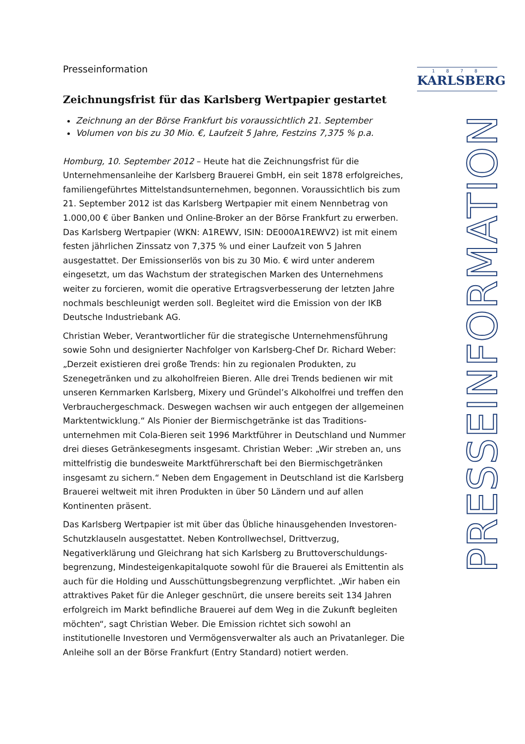1 8 7 8
KARLSBERG
PRESSEINFORMATION
Presseinformation
Zeichnungsfrist für das Karlsberg Wertpapier gestartet
Zeichnung an der Börse Frankfurt bis voraussichtlich 21. September
Volumen von bis zu 30 Mio. €, Laufzeit 5 Jahre, Festzins 7,375 % p.a.
Homburg, 10. September 2012 – Heute hat die Zeichnungsfrist für die Unternehmensanleihe der Karlsberg Brauerei GmbH, ein seit 1878 erfolgreiches, familiengeführtes Mittelstandsunternehmen, begonnen. Voraussichtlich bis zum 21. September 2012 ist das Karlsberg Wertpapier mit einem Nennbetrag von 1.000,00 € über Banken und Online-Broker an der Börse Frankfurt zu erwerben. Das Karlsberg Wertpapier (WKN: A1REWV, ISIN: DE000A1REWV2) ist mit einem festen jährlichen Zinssatz von 7,375 % und einer Laufzeit von 5 Jahren ausgestattet. Der Emissionserlös von bis zu 30 Mio. € wird unter anderem eingesetzt, um das Wachstum der strategischen Marken des Unternehmens weiter zu forcieren, womit die operative Ertragsverbesserung der letzten Jahre nochmals beschleunigt werden soll. Begleitet wird die Emission von der IKB Deutsche Industriebank AG.
Christian Weber, Verantwortlicher für die strategische Unternehmensführung sowie Sohn und designierter Nachfolger von Karlsberg-Chef Dr. Richard Weber: „Derzeit existieren drei große Trends: hin zu regionalen Produkten, zu Szenegetränken und zu alkoholfreien Bieren. Alle drei Trends bedienen wir mit unseren Kernmarken Karlsberg, Mixery und Gründel’s Alkoholfrei und treffen den Verbrauchergeschmack. Deswegen wachsen wir auch entgegen der allgemeinen Marktentwicklung.“ Als Pionier der Biermischgetränke ist das Traditions-unternehmen mit Cola-Bieren seit 1996 Marktführer in Deutschland und Nummer drei dieses Getränkesegments insgesamt. Christian Weber: „Wir streben an, uns mittelfristig die bundesweite Marktführerschaft bei den Biermischgetränken insgesamt zu sichern.“ Neben dem Engagement in Deutschland ist die Karlsberg Brauerei weltweit mit ihren Produkten in über 50 Ländern und auf allen Kontinenten präsent.
Das Karlsberg Wertpapier ist mit über das Übliche hinausgehenden Investoren-Schutzklauseln ausgestattet. Neben Kontrollwechsel, Drittverzug, Negativerklärung und Gleichrang hat sich Karlsberg zu Bruttoverschuldungs-begrenzung, Mindesteigenkapitalquote sowohl für die Brauerei als Emittentin als auch für die Holding und Ausschüttungsbegrenzung verpflichtet. „Wir haben ein attraktives Paket für die Anleger geschnürt, die unsere bereits seit 134 Jahren erfolgreich im Markt befindliche Brauerei auf dem Weg in die Zukunft begleiten möchten“, sagt Christian Weber. Die Emission richtet sich sowohl an institutionelle Investoren und Vermögensverwalter als auch an Privatanleger. Die Anleihe soll an der Börse Frankfurt (Entry Standard) notiert werden.